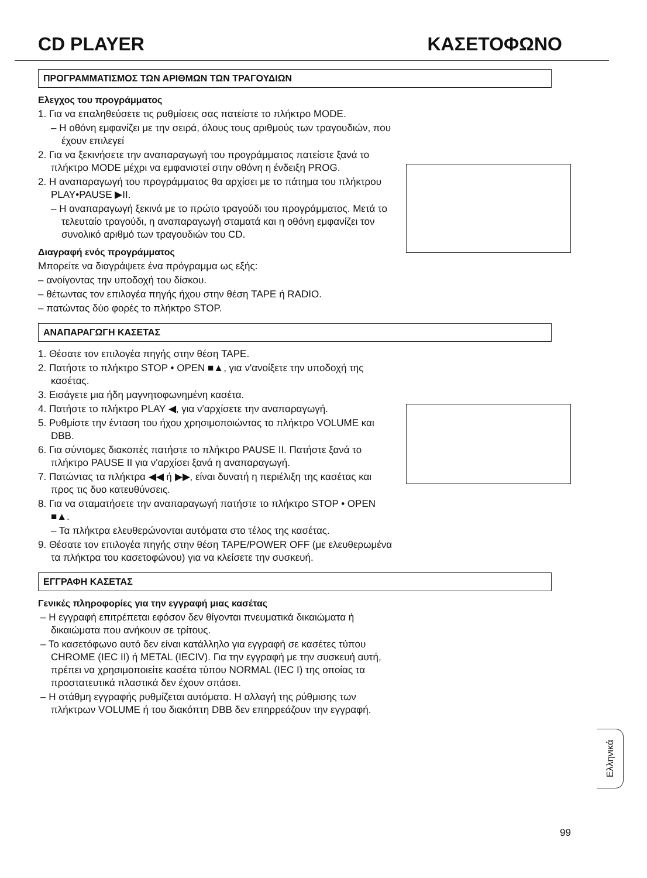CD PLAYER ΚΑΣΕΤΟΦΩΝΟ
ΠΡΟΓΡΑΜΜΑΤΙΣΜΟΣ ΤΩΝ ΑΡΙΘΜΩΝ ΤΩΝ ΤΡΑΓΟΥΔΙΩΝ
Ελεγχος του προγράμματος
1. Για να επαληθεύσετε τις ρυθμίσεις σας πατείστε το πλήκτρο MODE.
– Η οθόνη εμφανίζει με την σειρά, όλους τους αριθμούς των τραγουδιών, που έχουν επιλεγεί
2. Για να ξεκινήσετε την αναπαραγωγή του προγράμματος πατείστε ξανά το πλήκτρο MODE μέχρι να εμφανιστεί στην οθόνη η ένδειξη PROG.
2. Η αναπαραγωγή του προγράμματος θα αρχίσει με το πάτημα του πλήκτρου PLAY•PAUSE ▶II.
– Η αναπαραγωγή ξεκινά με το πρώτο τραγούδι του προγράμματος. Μετά το τελευταίο τραγούδι, η αναπαραγωγή σταματά και η οθόνη εμφανίζει τον συνολικό αριθμό των τραγουδιών του CD.
Διαγραφή ενός προγράμματος
Μπορείτε να διαγράψετε ένα πρόγραμμα ως εξής:
– ανοίγοντας την υποδοχή του δίσκου.
– θέτωντας τον επιλογέα πηγής ήχου στην θέση TAPE ή RADIO.
– πατώντας δύο φορές το πλήκτρο STOP.
ΑΝΑΠΑΡΑΓΩΓΗ ΚΑΣΕΤΑΣ
1. Θέσατε τον επιλογέα πηγής στην θέση TAPE.
2. Πατήστε το πλήκτρο STOP • OPEN ■▲, για ν'ανοίξετε την υποδοχή της κασέτας.
3. Εισάγετε μια ήδη μαγνητοφωνημένη κασέτα.
4. Πατήστε το πλήκτρο PLAY ◀, για ν'αρχίσετε την αναπαραγωγή.
5. Ρυθμίστε την ένταση του ήχου χρησιμοποιώντας το πλήκτρο VOLUME και DBB.
6. Για σύντομες διακοπές πατήστε το πλήκτρο PAUSE II. Πατήστε ξανά το πλήκτρο PAUSE II για ν'αρχίσει ξανά η αναπαραγωγή.
7. Πατώντας τα πλήκτρα ◀◀ ή ▶▶, είναι δυνατή η περιέλιξη της κασέτας και προς τις δυο κατευθύνσεις.
8. Για να σταματήσετε την αναπαραγωγή πατήστε το πλήκτρο STOP • OPEN ■▲.
– Τα πλήκτρα ελευθερώνονται αυτόματα στο τέλος της κασέτας.
9. Θέσατε τον επιλογέα πηγής στην θέση TAPE/POWER OFF (με ελευθερωμένα τα πλήκτρα του κασετοφώνου) για να κλείσετε την συσκευή.
ΕΓΓΡΑΦΗ ΚΑΣΕΤΑΣ
Γενικές πληροφορίες για την εγγραφή μιας κασέτας
– Η εγγραφή επιτρέπεται εφόσον δεν θίγονται πνευματικά δικαιώματα ή δικαιώματα που ανήκουν σε τρίτους.
– Το κασετόφωνο αυτό δεν είναι κατάλληλο για εγγραφή σε κασέτες τύπου CHROME (IEC II) ή METAL (IECIV). Για την εγγραφή με την συσκευή αυτή, πρέπει να χρησιμοποιείτε κασέτα τύπου NORMAL (IEC I) της οποίας τα προστατευτικά πλαστικά δεν έχουν σπάσει.
– Η στάθμη εγγραφής ρυθμίζεται αυτόματα. Η αλλαγή της ρύθμισης των πλήκτρων VOLUME ή του διακόπτη DBB δεν επηρρεάζουν την εγγραφή.
Ελληνικά
99